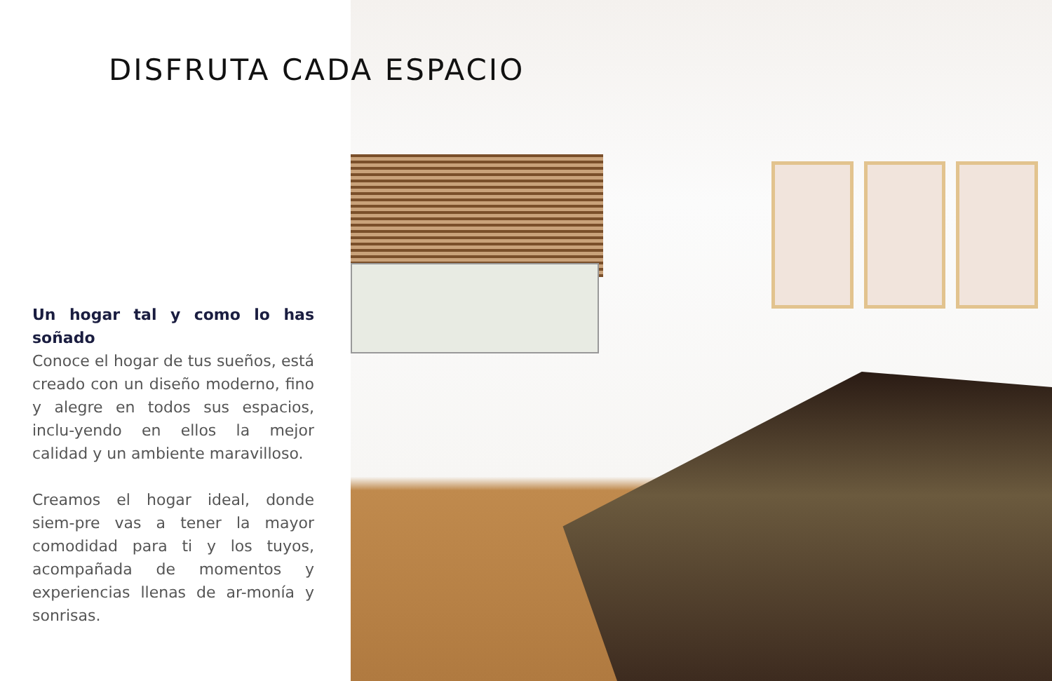DISFRUTA CADA ESPACIO
Un hogar tal y como lo has soñado
Conoce el hogar de tus sueños, está creado con un diseño moderno, fino y alegre en todos sus espacios, inclu-yendo en ellos la mejor calidad y un ambiente maravilloso.
Creamos el hogar ideal, donde siem-pre vas a tener la mayor comodidad para ti y los tuyos, acompañada de momentos y experiencias llenas de ar-monía y sonrisas.